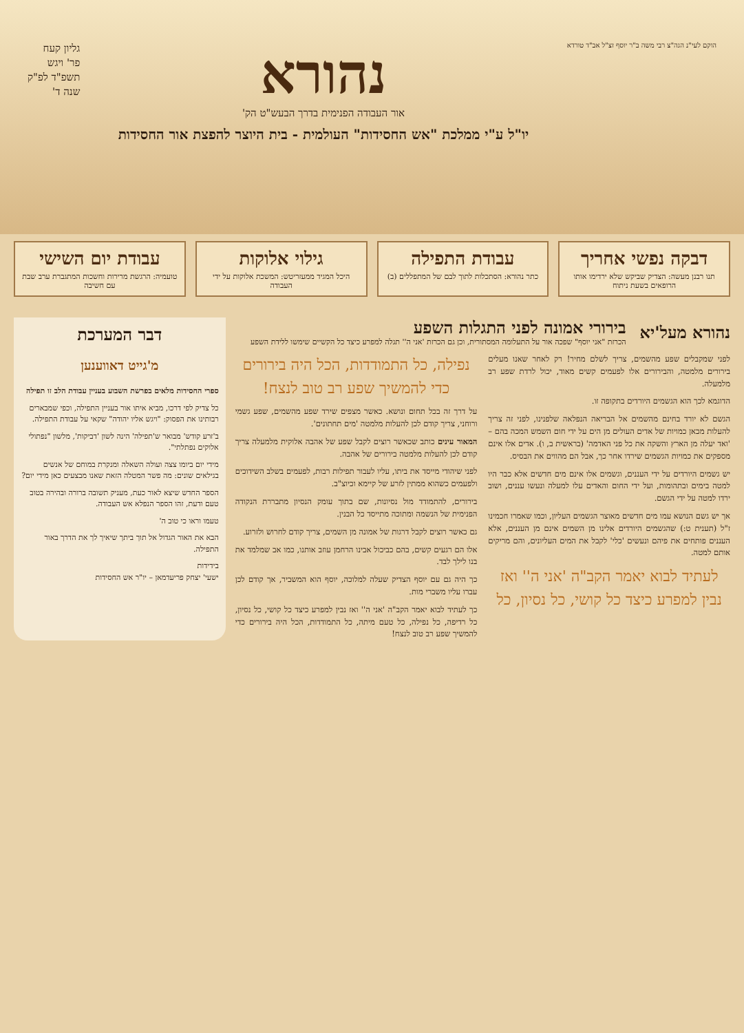הוקם לעי"נ הגה"צ רבי משה ב"ר יוסף זצ"ל אב"ד טורדא
נהורא
אור העבודה הפנימית בדרך הבעש"ט הק'
יו"ל ע"י ממלכת "אש החסידות" העולמית - בית היוצר להפצת אור החסידות
גליון קעח
פר' ויגש
תשפ"ד לפ"ק
שנה ד'
דבקה נפשי אחריך
תנו רבנן מעשה: הצדיק שביקש שלא ירדימו אותו הרופאים בשעת ניתוח
עבודת התפילה
כתר נהורא: הסתכלות לתוך לבם של המתפללים (ב)
גילוי אלוקות
היכל המגיד ממעזריטש: המשכת אלוקות על ידי העבודה
עבודת יום השישי
טועמיה: הרגשת מרירות וחשכות המתגברת ערב שבת עם חשיבה
נהורא מעל'יא
בירורי אמונה לפני התגלות השפע
הכרזת "אני יוסף" שפכה אור על התעלומה המסתורית, וכן גם הכרזת 'אני ה'' תגלה למפרע כיצד כל הקשיים שימשו ללידת השפע
לפני שמקבלים שפע מהשמים, צריך לשלם מחיר! רק לאחר שאנו מעלים בירורים מלמטה, והבירורים אלו לפעמים קשים מאוד, יכול לרדת שפע רב מלמעלה.
הדוגמא לכך הוא הגשמים היורדים בתקופה זו.
הגשם לא יורד בחינם מהשמים אל הבריאה הנפלאה שלפנינו, לפני זה צריך להעלות מכאן כמויות של אדים העולים מן הים על ידי חום השמש המכה בהם – 'ואד יעלה מן הארץ והשקה את כל פני האדמה' (בראשית ב, ו). אדים אלו אינם מספקים את כמויות הגשמים שירדו אחר כך, אבל הם מהווים את הבסיס.
יש גשמים היורדים על ידי העננים, וגשמים אלו אינם מים חדשים אלא כבר היו למטה בימים ובתהומות, ועל ידי החום והאדים עלו למעלה ונעשו עננים, ושוב ירדו למטה על ידי הגשם.
אך יש גשם הנושא עמו מים חדשים מאוצר הגשמים העליון, וכמו שאמרו חכמינו ז"ל (תענית ט:) שהגשמים היורדים אלינו מן השמים אינם מן העננים, אלא העננים פותחים את פיהם ונעשים 'כלי' לקבל את המים העליונים, והם מריקים אותם למטה.
לעתיד לבוא יאמר הקב"ה 'אני ה'' ואז נבין למפרע כיצד כל קושי, כל נסיון, כל נפילה, כל התמודדות, הכל היה בירורים כדי להמשיך שפע רב טוב לנצח!
על דרך זה בכל תחום ונושא. כאשר מצפים שירד שפע מהשמים, שפע גשמי ורוחני, צריך קודם לכן להעלות מלמטה 'מים תחתונים'.
המאור עינים כותב שכאשר רוצים לקבל שפע של אהבה אלוקית מלמעלה צריך קודם לכן להעלות מלמטה בירורים של אהבה.
לפני שיהודי מייסד את ביתו, עליו לעבור תפילות רבות, לפעמים בשלב השידוכים ולפעמים כשהוא ממתין לזרע של קיימא וכיוצ"ב.
בירורים, להתמודד מול נסיונות, שם בתוך עומק הנסיון מתבררת הנקודה הפנימית של הנשמה ומתוכה מתייסד כל הבנין.
גם כאשר רוצים לקבל דרגות של אמונה מן השמים, צריך קודם לחרוש ולזרוע.
אלו הם רגעים קשים, בהם כביכול אבינו הרחמן עוזב אותנו, כמו אב שמלמד את בנו לילך לבד.
כך היה גם עם יוסף הצדיק שעלה למלוכה, יוסף הוא המשביר, אך קודם לכן עברו עליו משברי מות.
כך לעתיד לבוא יאמר הקב"ה 'אני ה'' ואז נבין למפרע כיצד כל קושי, כל נסיון, כל רדיפה, כל נפילה, כל טעם מיתה, כל התמודדות, הכל היה בירורים כדי להמשיך שפע רב טוב לנצח!
דבר המערכת
מ'גייט דאווענען
ספרי החסידות מלאים בפרשת השבוע בעניין עבודת הלב זו תפילה
כל צדיק לפי דרכו, מביא איתו אור בעניין התפילה, וכפי שמבארים רבותינו את הפסוק: "ויגש אליו יהודה" שקאי על עבודת התפילה.
ב'זרע קודש' מבואר ש'תפילה' הינה לשון 'דביקות', מלשון "נפתולי אלוקים נפתלתי".
מידי יום ביומו צצה ועולה השאלה ומנקרת במוחם של אנשים בגילאים שונים: מה פשר המטלה הזאת שאנו מבצעים כאן מידי יום?
הספר החדש שיצא לאור כעת, מעניק תשובה ברורה ובהירה בטוב טעם ודעת, זהו הספר הנפלא אש העבודה.
טעמו וראו כי טוב ה'
הבא את האור הגדול אל תוך ביתך שיאיך לך את הדרך באור התפילה.
בידידות
ישעי' יצחק פריעדמאן – יו"ר אש החסידות